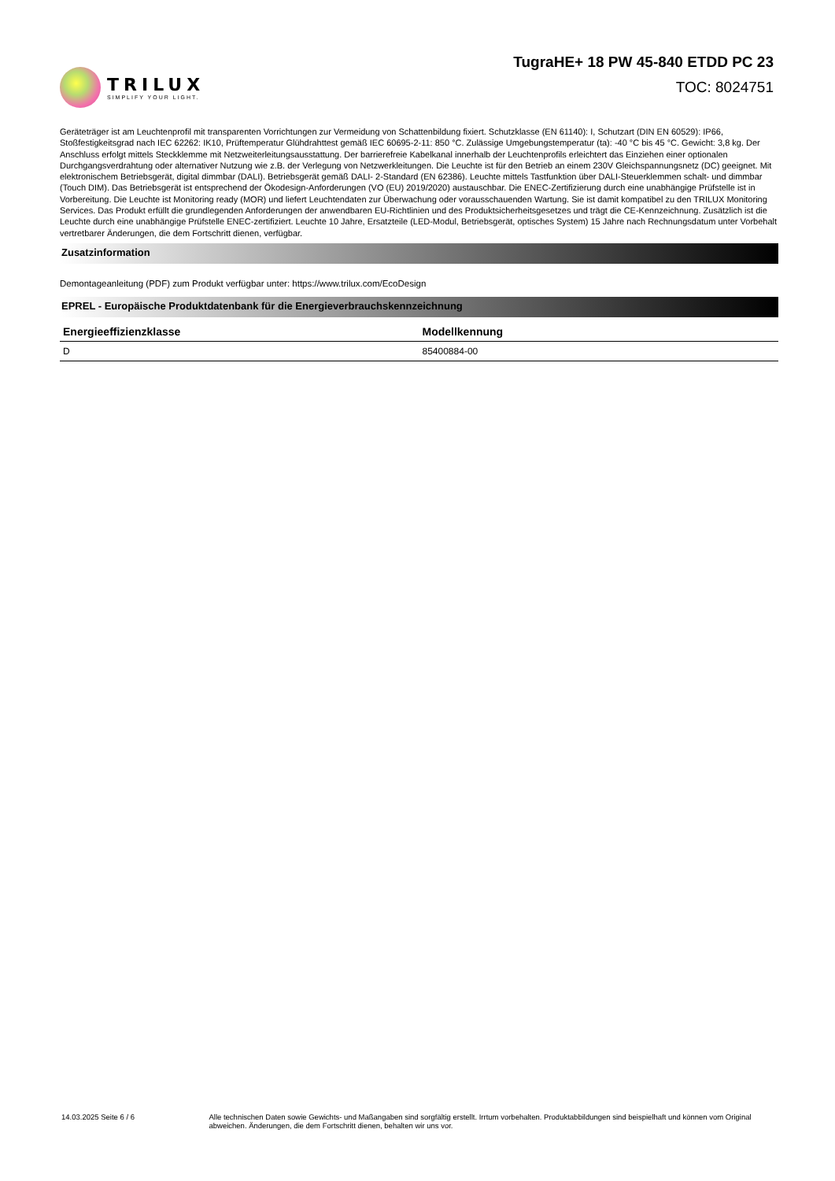TRILUX
SIMPLIFY YOUR LIGHT.
TugraHE+ 18 PW 45-840 ETDD PC 23
TOC: 8024751
Geräteträger ist am Leuchtenprofil mit transparenten Vorrichtungen zur Vermeidung von Schattenbildung fixiert. Schutzklasse (EN 61140): I, Schutzart (DIN EN 60529): IP66, Stoßfestigkeitsgrad nach IEC 62262: IK10, Prüftemperatur Glühdrahttest gemäß IEC 60695-2-11: 850 °C. Zulässige Umgebungstemperatur (ta): -40 °C bis 45 °C. Gewicht: 3,8 kg. Der Anschluss erfolgt mittels Steckklemme mit Netzweiterleitungsausstattung. Der barrierefreie Kabelkanal innerhalb der Leuchtenprofils erleichtert das Einziehen einer optionalen Durchgangsverdrahtung oder alternativer Nutzung wie z.B. der Verlegung von Netzwerkleitungen. Die Leuchte ist für den Betrieb an einem 230V Gleichspannungsnetz (DC) geeignet. Mit elektronischem Betriebsgerät, digital dimmbar (DALI). Betriebsgerät gemäß DALI- 2-Standard (EN 62386). Leuchte mittels Tastfunktion über DALI-Steuerklemmen schalt- und dimmbar (Touch DIM). Das Betriebsgerät ist entsprechend der Ökodesign-Anforderungen (VO (EU) 2019/2020) austauschbar. Die ENEC-Zertifizierung durch eine unabhängige Prüfstelle ist in Vorbereitung. Die Leuchte ist Monitoring ready (MOR) und liefert Leuchtendaten zur Überwachung oder vorausschauenden Wartung. Sie ist damit kompatibel zu den TRILUX Monitoring Services. Das Produkt erfüllt die grundlegenden Anforderungen der anwendbaren EU-Richtlinien und des Produktsicherheitsgesetzes und trägt die CE-Kennzeichnung. Zusätzlich ist die Leuchte durch eine unabhängige Prüfstelle ENEC-zertifiziert. Leuchte 10 Jahre, Ersatzteile (LED-Modul, Betriebsgerät, optisches System) 15 Jahre nach Rechnungsdatum unter Vorbehalt vertretbarer Änderungen, die dem Fortschritt dienen, verfügbar.
Zusatzinformation
Demontageanleitung (PDF) zum Produkt verfügbar unter: https://www.trilux.com/EcoDesign
EPREL - Europäische Produktdatenbank für die Energieverbrauchskennzeichnung
| Energieeffizienzklasse | Modellkennung |
| --- | --- |
| D | 85400884-00 |
14.03.2025 Seite 6 / 6 Alle technischen Daten sowie Gewichts- und Maßangaben sind sorgfältig erstellt. Irrtum vorbehalten. Produktabbildungen sind beispielhaft und können vom Original abweichen. Änderungen, die dem Fortschritt dienen, behalten wir uns vor.